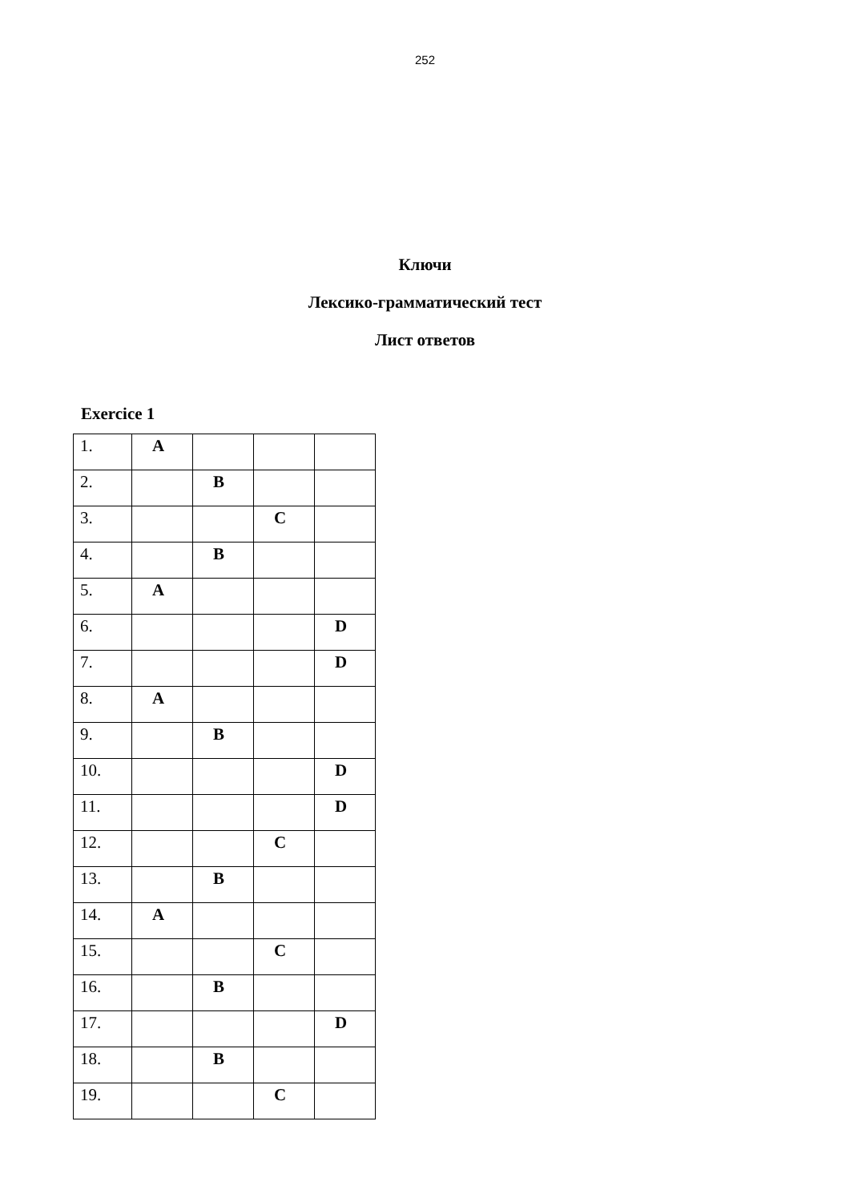252
Ключи
Лексико-грамматический тест
Лист ответов
Exercice 1
| 1. | A | | | |
| 2. | | B | | |
| 3. | | | C | |
| 4. | | B | | |
| 5. | A | | | |
| 6. | | | | D |
| 7. | | | | D |
| 8. | A | | | |
| 9. | | B | | |
| 10. | | | | D |
| 11. | | | | D |
| 12. | | | C | |
| 13. | | B | | |
| 14. | A | | | |
| 15. | | | C | |
| 16. | | B | | |
| 17. | | | | D |
| 18. | | B | | |
| 19. | | | C | |